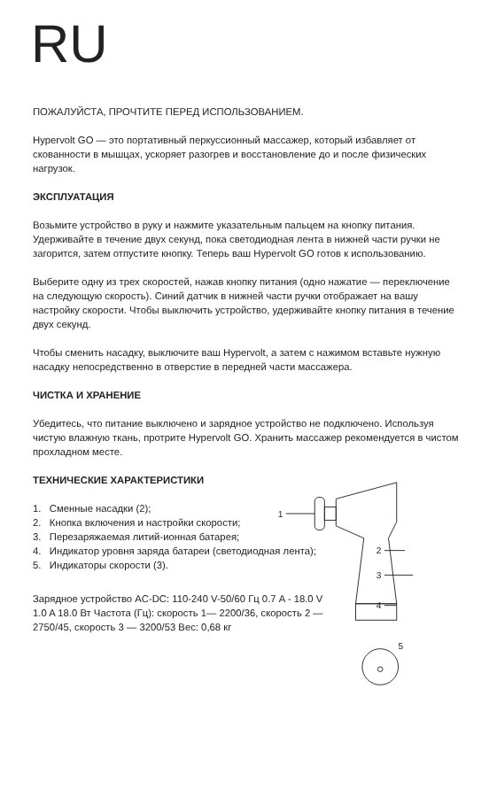RU
ПОЖАЛУЙСТА, ПРОЧТИТЕ ПЕРЕД ИСПОЛЬЗОВАНИЕМ.
Hypervolt GO — это портативный перкуссионный массажер, который избавляет от скованности в мышцах, ускоряет разогрев и восстановление до и после физических нагрузок.
ЭКСПЛУАТАЦИЯ
Возьмите устройство в руку и нажмите указательным пальцем на кнопку питания. Удерживайте в течение двух секунд, пока светодиодная лента в нижней части ручки не загорится, затем отпустите кнопку. Теперь ваш Hypervolt GO готов к использованию.
Выберите одну из трех скоростей, нажав кнопку питания (одно нажатие — переключение на следующую скорость). Синий датчик в нижней части ручки отображает на вашу настройку скорости. Чтобы выключить устройство, удерживайте кнопку питания в течение двух секунд.
Чтобы сменить насадку, выключите ваш Hypervolt, а затем с нажимом вставьте нужную насадку непосредственно в отверстие в передней части массажера.
ЧИСТКА И ХРАНЕНИЕ
Убедитесь, что питание выключено и зарядное устройство не подключено. Используя чистую влажную ткань, протрите Hypervolt GO. Хранить массажер рекомендуется в чистом прохладном месте.
ТЕХНИЧЕСКИЕ ХАРАКТЕРИСТИКИ
1. Сменные насадки (2);
2. Кнопка включения и настройки скорости;
3. Перезаряжаемая литий-ионная батарея;
4. Индикатор уровня заряда батареи (светодиодная лента);
5. Индикаторы скорости (3).
Зарядное устройство AC-DC: 110-240 V-50/60 Гц 0.7 A - 18.0 V 1.0 A 18.0 Вт Частота (Гц): скорость 1— 2200/36, скорость 2 — 2750/45, скорость 3 — 3200/53 Вес: 0,68 кг
1
2
3
4
5